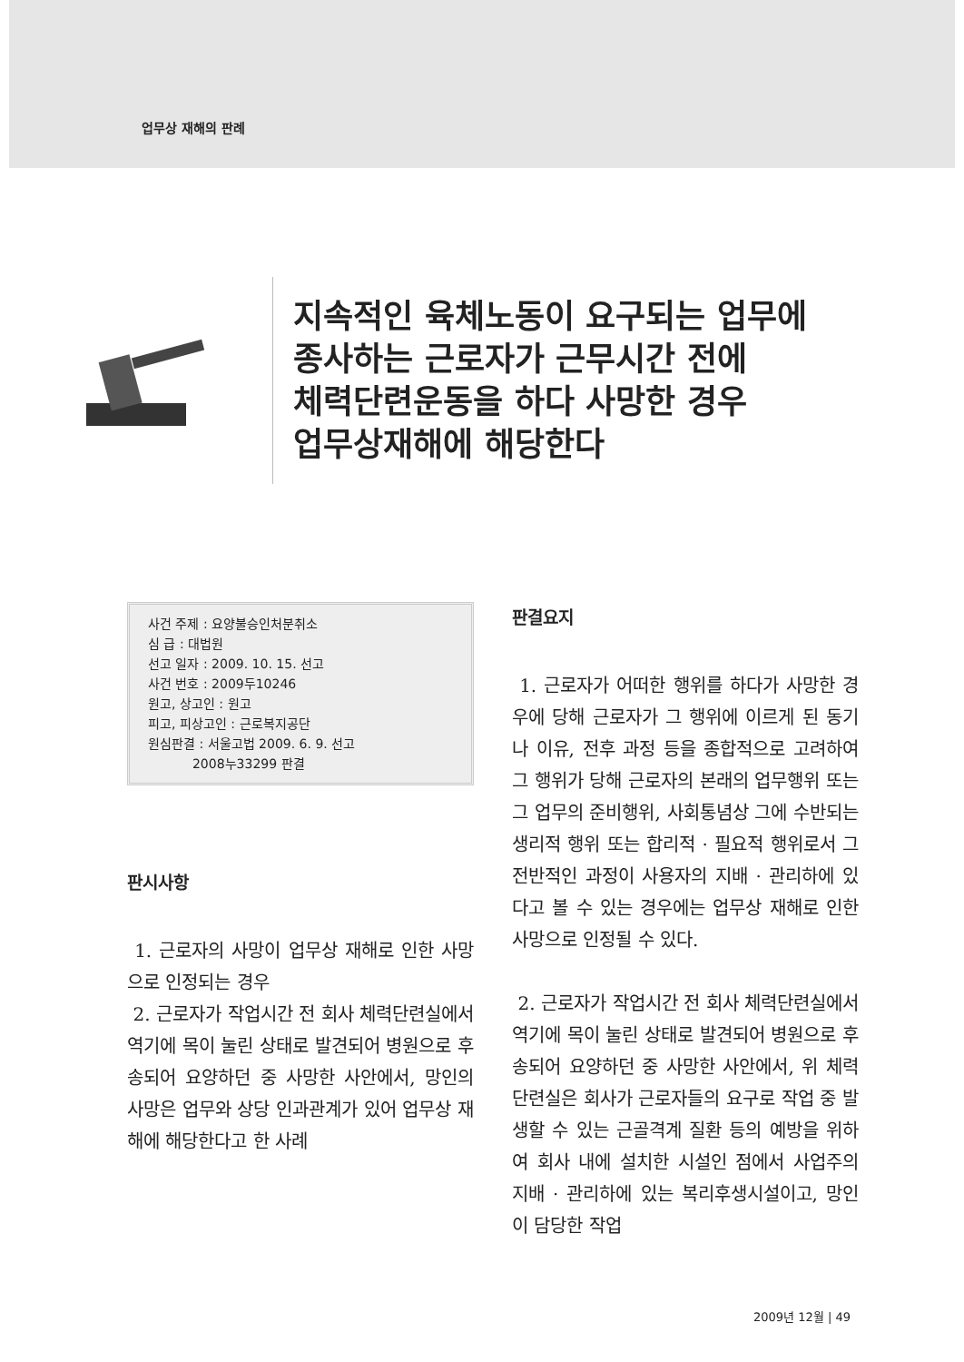업무상 재해의 판례
지속적인 육체노동이 요구되는 업무에
종사하는 근로자가 근무시간 전에
체력단련운동을 하다 사망한 경우
업무상재해에 해당한다
사건 주제 : 요양불승인처분취소
심 급 : 대법원
선고 일자 : 2009. 10. 15. 선고
사건 번호 : 2009두10246
원고, 상고인 : 원고
피고, 피상고인 : 근로복지공단
원심판결 : 서울고법 2009. 6. 9. 선고
2008누33299 판결
판시사항
1. 근로자의 사망이 업무상 재해로 인한 사망으로 인정되는 경우
2. 근로자가 작업시간 전 회사 체력단련실에서 역기에 목이 눌린 상태로 발견되어 병원으로 후송되어 요양하던 중 사망한 사안에서, 망인의 사망은 업무와 상당 인과관계가 있어 업무상 재해에 해당한다고 한 사례
판결요지
1. 근로자가 어떠한 행위를 하다가 사망한 경우에 당해 근로자가 그 행위에 이르게 된 동기나 이유, 전후 과정 등을 종합적으로 고려하여 그 행위가 당해 근로자의 본래의 업무행위 또는 그 업무의 준비행위, 사회통념상 그에 수반되는 생리적 행위 또는 합리적 · 필요적 행위로서 그 전반적인 과정이 사용자의 지배 · 관리하에 있다고 볼 수 있는 경우에는 업무상 재해로 인한 사망으로 인정될 수 있다.
2. 근로자가 작업시간 전 회사 체력단련실에서 역기에 목이 눌린 상태로 발견되어 병원으로 후송되어 요양하던 중 사망한 사안에서, 위 체력단련실은 회사가 근로자들의 요구로 작업 중 발생할 수 있는 근골격계 질환 등의 예방을 위하여 회사 내에 설치한 시설인 점에서 사업주의 지배 · 관리하에 있는 복리후생시설이고, 망인이 담당한 작업
2009년 12월 | 49